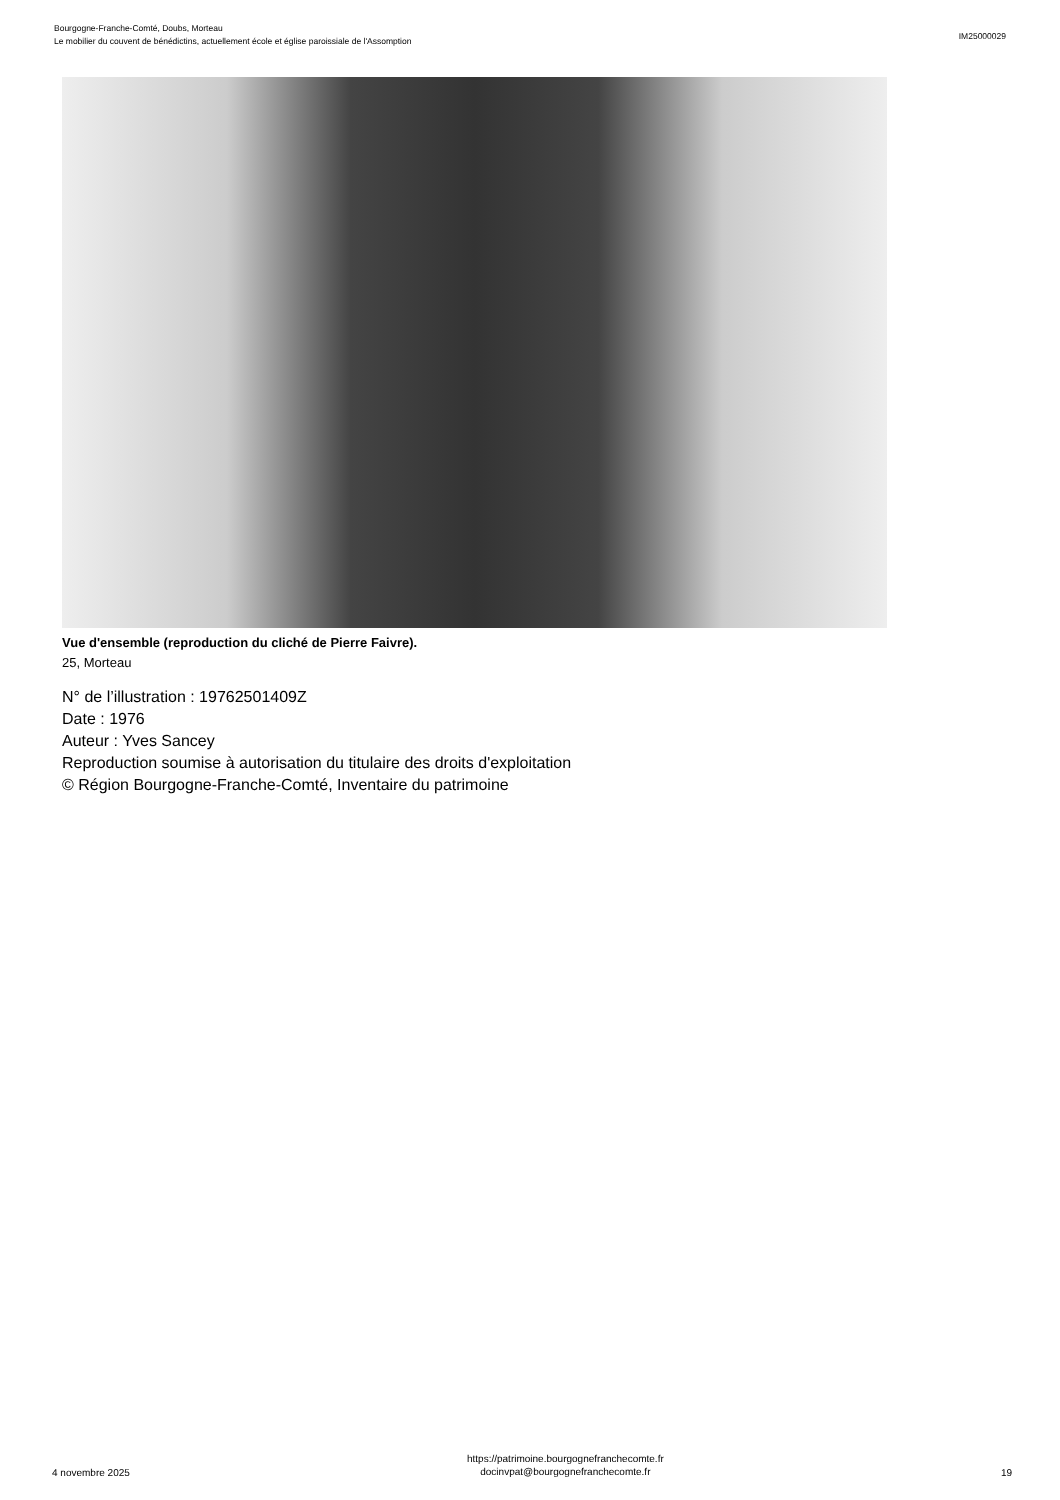Bourgogne-Franche-Comté, Doubs, Morteau
Le mobilier du couvent de bénédictins, actuellement école et église paroissiale de l'Assomption
IM25000029
Vue d'ensemble (reproduction du cliché de Pierre Faivre).
25, Morteau
N° de l’illustration : 19762501409Z
Date : 1976
Auteur : Yves Sancey
Reproduction soumise à autorisation du titulaire des droits d'exploitation
© Région Bourgogne-Franche-Comté, Inventaire du patrimoine
4 novembre 2025
https://patrimoine.bourgognefranchecomte.fr
docinvpat@bourgognefranchecomte.fr
19